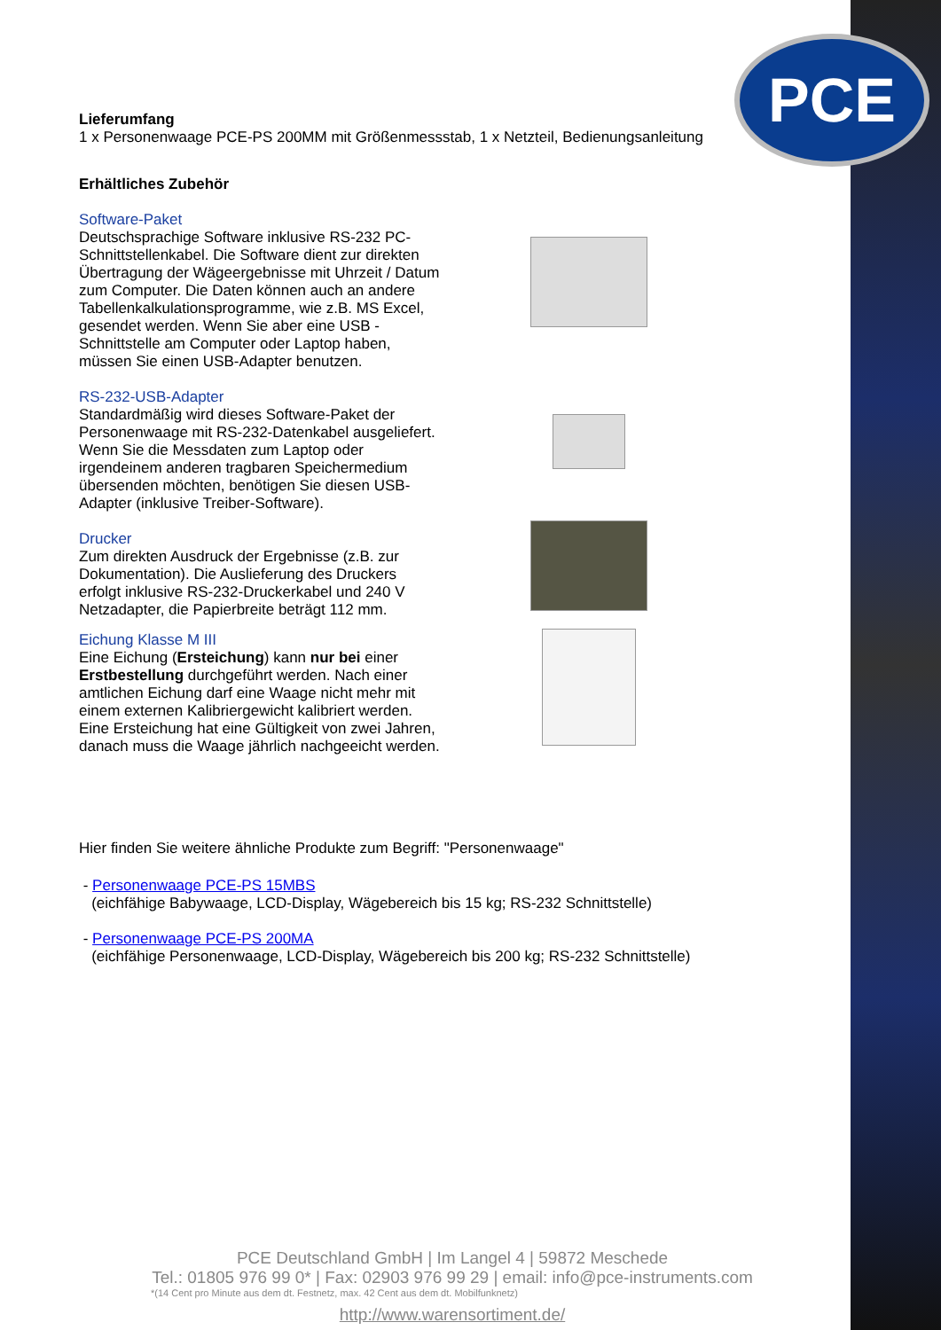PCE
Lieferumfang
1 x Personenwaage PCE-PS 200MM mit Größenmessstab, 1 x Netzteil, Bedienungsanleitung
Erhältliches Zubehör
Software-Paket
Deutschsprachige Software inklusive RS-232 PC-Schnittstellenkabel. Die Software dient zur direkten Übertragung der Wägeergebnisse mit Uhrzeit / Datum zum Computer. Die Daten können auch an andere Tabellenkalkulationsprogramme, wie z.B. MS Excel, gesendet werden. Wenn Sie aber eine USB - Schnittstelle am Computer oder Laptop haben, müssen Sie einen USB-Adapter benutzen.
RS-232-USB-Adapter
Standardmäßig wird dieses Software-Paket der Personenwaage mit RS-232-Datenkabel ausgeliefert. Wenn Sie die Messdaten zum Laptop oder irgendeinem anderen tragbaren Speichermedium übersenden möchten, benötigen Sie diesen USB- Adapter (inklusive Treiber-Software).
Drucker
Zum direkten Ausdruck der Ergebnisse (z.B. zur Dokumentation). Die Auslieferung des Druckers erfolgt inklusive RS-232-Druckerkabel und 240 V Netzadapter, die Papierbreite beträgt 112 mm.
Eichung Klasse M III
Eine Eichung (Ersteichung) kann nur bei einer Erstbestellung durchgeführt werden. Nach einer amtlichen Eichung darf eine Waage nicht mehr mit einem externen Kalibriergewicht kalibriert werden. Eine Ersteichung hat eine Gültigkeit von zwei Jahren, danach muss die Waage jährlich nachgeeicht werden.
Hier finden Sie weitere ähnliche Produkte zum Begriff: "Personenwaage"
- Personenwaage PCE-PS 15MBS
(eichfähige Babywaage, LCD-Display, Wägebereich bis 15 kg; RS-232 Schnittstelle)
- Personenwaage PCE-PS 200MA
(eichfähige Personenwaage, LCD-Display, Wägebereich bis 200 kg; RS-232 Schnittstelle)
PCE Deutschland GmbH | Im Langel 4 | 59872 Meschede
Tel.: 01805 976 99 0* | Fax: 02903 976 99 29 | email: info@pce-instruments.com
*(14 Cent pro Minute aus dem dt. Festnetz, max. 42 Cent aus dem dt. Mobilfunknetz)
http://www.warensortiment.de/